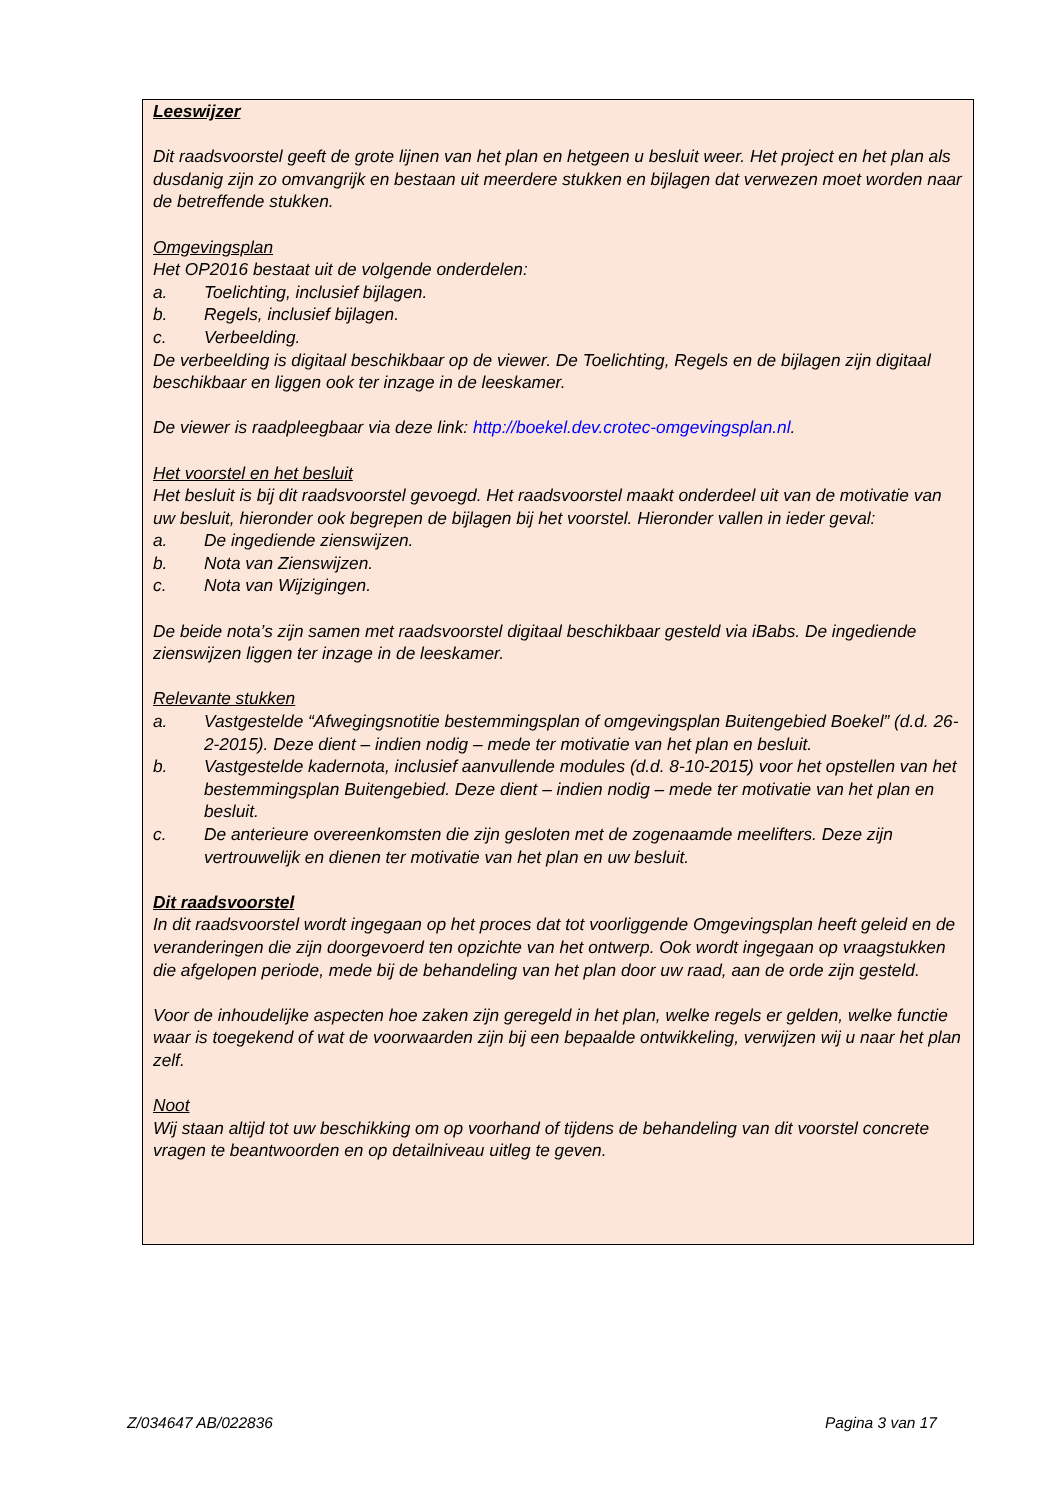Leeswijzer
Dit raadsvoorstel geeft de grote lijnen van het plan en hetgeen u besluit weer. Het project en het plan als dusdanig zijn zo omvangrijk en bestaan uit meerdere stukken en bijlagen dat verwezen moet worden naar de betreffende stukken.
Omgevingsplan
Het OP2016 bestaat uit de volgende onderdelen:
a. Toelichting, inclusief bijlagen.
b. Regels, inclusief bijlagen.
c. Verbeelding.
De verbeelding is digitaal beschikbaar op de viewer. De Toelichting, Regels en de bijlagen zijn digitaal beschikbaar en liggen ook ter inzage in de leeskamer.
De viewer is raadpleegbaar via deze link: http://boekel.dev.crotec-omgevingsplan.nl.
Het voorstel en het besluit
Het besluit is bij dit raadsvoorstel gevoegd. Het raadsvoorstel maakt onderdeel uit van de motivatie van uw besluit, hieronder ook begrepen de bijlagen bij het voorstel. Hieronder vallen in ieder geval:
a. De ingediende zienswijzen.
b. Nota van Zienswijzen.
c. Nota van Wijzigingen.
De beide nota’s zijn samen met raadsvoorstel digitaal beschikbaar gesteld via iBabs. De ingediende zienswijzen liggen ter inzage in de leeskamer.
Relevante stukken
a. Vastgestelde “Afwegingsnotitie bestemmingsplan of omgevingsplan Buitengebied Boekel” (d.d. 26-2-2015). Deze dient – indien nodig – mede ter motivatie van het plan en besluit.
b. Vastgestelde kadernota, inclusief aanvullende modules (d.d. 8-10-2015) voor het opstellen van het bestemmingsplan Buitengebied. Deze dient – indien nodig – mede ter motivatie van het plan en besluit.
c. De anterieure overeenkomsten die zijn gesloten met de zogenaamde meelifters. Deze zijn vertrouwelijk en dienen ter motivatie van het plan en uw besluit.
Dit raadsvoorstel
In dit raadsvoorstel wordt ingegaan op het proces dat tot voorliggende Omgevingsplan heeft geleid en de veranderingen die zijn doorgevoerd ten opzichte van het ontwerp. Ook wordt ingegaan op vraagstukken die afgelopen periode, mede bij de behandeling van het plan door uw raad, aan de orde zijn gesteld.
Voor de inhoudelijke aspecten hoe zaken zijn geregeld in het plan, welke regels er gelden, welke functie waar is toegekend of wat de voorwaarden zijn bij een bepaalde ontwikkeling, verwijzen wij u naar het plan zelf.
Noot
Wij staan altijd tot uw beschikking om op voorhand of tijdens de behandeling van dit voorstel concrete vragen te beantwoorden en op detailniveau uitleg te geven.
Z/034647 AB/022836 Pagina 3 van 17